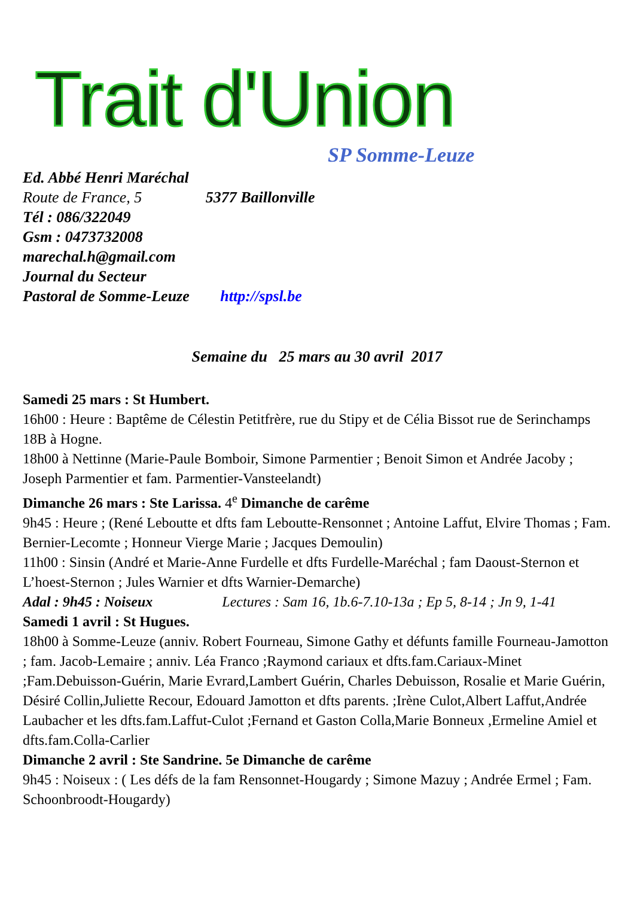Trait d'Union
SP Somme-Leuze
Ed. Abbé Henri Maréchal
Route de France, 5 5377 Baillonville
Tél : 086/322049
Gsm : 0473732008
marechal.h@gmail.com
Journal du Secteur
Pastoral de Somme-Leuze http://spsl.be
Semaine du 25 mars au 30 avril 2017
Samedi 25 mars : St Humbert.
16h00 : Heure : Baptême de Célestin Petitfrère, rue du Stipy et de Célia Bissot rue de Serinchamps 18B à Hogne.
18h00 à Nettinne (Marie-Paule Bomboir, Simone Parmentier ; Benoit Simon et Andrée Jacoby ; Joseph Parmentier et fam. Parmentier-Vansteelandt)
Dimanche 26 mars : Ste Larissa. 4<sup>e</sup> Dimanche de carême
9h45 : Heure ; (René Leboutte et dfts fam Leboutte-Rensonnet ; Antoine Laffut, Elvire Thomas ; Fam. Bernier-Lecomte ; Honneur Vierge Marie ; Jacques Demoulin)
11h00 : Sinsin (André et Marie-Anne Furdelle et dfts Furdelle-Maréchal ; fam Daoust-Sternon et L’hoest-Sternon ; Jules Warnier et dfts Warnier-Demarche)
Adal : 9h45 : Noiseux Lectures : Sam 16, 1b.6-7.10-13a ; Ep 5, 8-14 ; Jn 9, 1-41
Samedi 1 avril : St Hugues.
18h00 à Somme-Leuze (anniv. Robert Fourneau, Simone Gathy et défunts famille Fourneau-Jamotton ; fam. Jacob-Lemaire ; anniv. Léa Franco ;Raymond cariaux et dfts.fam.Cariaux-Minet ;Fam.Debuisson-Guérin, Marie Evrard,Lambert Guérin, Charles Debuisson, Rosalie et Marie Guérin, Désiré Collin,Juliette Recour, Edouard Jamotton et dfts parents. ;Irène Culot,Albert Laffut,Andrée Laubacher et les dfts.fam.Laffut-Culot ;Fernand et Gaston Colla,Marie Bonneux ,Ermeline Amiel et dfts.fam.Colla-Carlier
Dimanche 2 avril : Ste Sandrine. 5e Dimanche de carême
9h45 : Noiseux : ( Les défs de la fam Rensonnet-Hougardy ; Simone Mazuy ; Andrée Ermel ; Fam. Schoonbroodt-Hougardy)